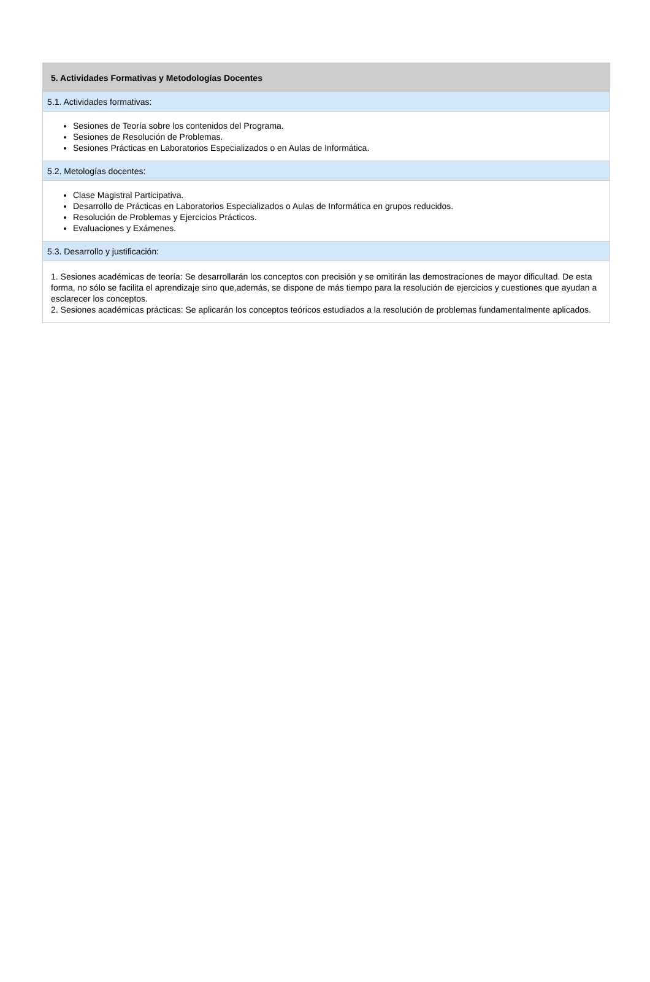5. Actividades Formativas y Metodologías Docentes
5.1. Actividades formativas:
Sesiones de Teoría sobre los contenidos del Programa.
Sesiones de Resolución de Problemas.
Sesiones Prácticas en Laboratorios Especializados o en Aulas de Informática.
5.2. Metologías docentes:
Clase Magistral Participativa.
Desarrollo de Prácticas en Laboratorios Especializados o Aulas de Informática en grupos reducidos.
Resolución de Problemas y Ejercicios Prácticos.
Evaluaciones y Exámenes.
5.3. Desarrollo y justificación:
1. Sesiones académicas de teoría: Se desarrollarán los conceptos con precisión y se omitirán las demostraciones de mayor dificultad. De esta forma, no sólo se facilita el aprendizaje sino que,además, se dispone de más tiempo para la resolución de ejercicios y cuestiones que ayudan a esclarecer los conceptos.
2. Sesiones académicas prácticas: Se aplicarán los conceptos teóricos estudiados a la resolución de problemas fundamentalmente aplicados.